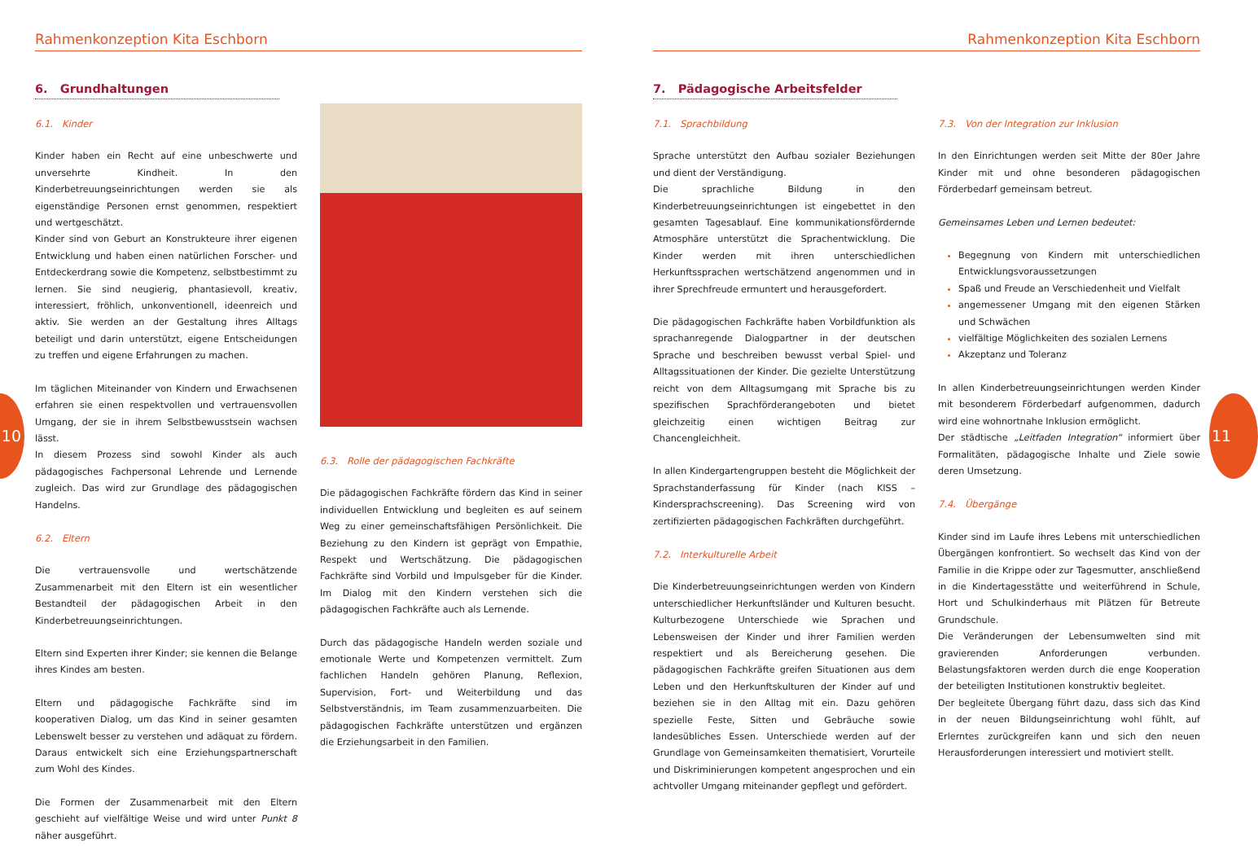10 11
Rahmenkonzeption Kita Eschborn
6. Grundhaltungen
6.1. Kinder
Kinder haben ein Recht auf eine unbeschwerte und unversehrte Kindheit. In den Kinderbetreuungseinrichtungen werden sie als eigenständige Personen ernst genommen, respektiert und wertgeschätzt.
Kinder sind von Geburt an Konstrukteure ihrer eigenen Entwicklung und haben einen natürlichen Forscher- und Entdeckerdrang sowie die Kompetenz, selbstbestimmt zu lernen. Sie sind neugierig, phantasievoll, kreativ, interessiert, fröhlich, unkonventionell, ideenreich und aktiv. Sie werden an der Gestaltung ihres Alltags beteiligt und darin unterstützt, eigene Entscheidungen zu treffen und eigene Erfahrungen zu machen.
Im täglichen Miteinander von Kindern und Erwachsenen erfahren sie einen respektvollen und vertrauensvollen Umgang, der sie in ihrem Selbstbewusstsein wachsen lässt.
In diesem Prozess sind sowohl Kinder als auch pädagogisches Fachpersonal Lehrende und Lernende zugleich. Das wird zur Grundlage des pädagogischen Handelns.
6.2. Eltern
Die vertrauensvolle und wertschätzende Zusammenarbeit mit den Eltern ist ein wesentlicher Bestandteil der pädagogischen Arbeit in den Kinderbetreuungseinrichtungen.
Eltern sind Experten ihrer Kinder; sie kennen die Belange ihres Kindes am besten.
Eltern und pädagogische Fachkräfte sind im kooperativen Dialog, um das Kind in seiner gesamten Lebenswelt besser zu verstehen und adäquat zu fördern. Daraus entwickelt sich eine Erziehungspartnerschaft zum Wohl des Kindes.
Die Formen der Zusammenarbeit mit den Eltern geschieht auf vielfältige Weise und wird unter Punkt 8 näher ausgeführt.
6.3. Rolle der pädagogischen Fachkräfte
Die pädagogischen Fachkräfte fördern das Kind in seiner individuellen Entwicklung und begleiten es auf seinem Weg zu einer gemeinschaftsfähigen Persönlichkeit. Die Beziehung zu den Kindern ist geprägt von Empathie, Respekt und Wertschätzung. Die pädagogischen Fachkräfte sind Vorbild und Impulsgeber für die Kinder. Im Dialog mit den Kindern verstehen sich die pädagogischen Fachkräfte auch als Lernende.
Durch das pädagogische Handeln werden soziale und emotionale Werte und Kompetenzen vermittelt. Zum fachlichen Handeln gehören Planung, Reflexion, Supervision, Fort- und Weiterbildung und das Selbstverständnis, im Team zusammenzuarbeiten. Die pädagogischen Fachkräfte unterstützen und ergänzen die Erziehungsarbeit in den Familien.
Rahmenkonzeption Kita Eschborn
7. Pädagogische Arbeitsfelder
7.1. Sprachbildung
Sprache unterstützt den Aufbau sozialer Beziehungen und dient der Verständigung.
Die sprachliche Bildung in den Kinderbetreuungseinrichtungen ist eingebettet in den gesamten Tagesablauf. Eine kommunikationsfördernde Atmosphäre unterstützt die Sprachentwicklung. Die Kinder werden mit ihren unterschiedlichen Herkunftssprachen wertschätzend angenommen und in ihrer Sprechfreude ermuntert und herausgefordert.
Die pädagogischen Fachkräfte haben Vorbildfunktion als sprachanregende Dialogpartner in der deutschen Sprache und beschreiben bewusst verbal Spiel- und Alltagssituationen der Kinder. Die gezielte Unterstützung reicht von dem Alltagsumgang mit Sprache bis zu spezifischen Sprachförderangeboten und bietet gleichzeitig einen wichtigen Beitrag zur Chancengleichheit.
In allen Kindergartengruppen besteht die Möglichkeit der Sprachstanderfassung für Kinder (nach KISS – Kindersprachscreening). Das Screening wird von zertifizierten pädagogischen Fachkräften durchgeführt.
7.2. Interkulturelle Arbeit
Die Kinderbetreuungseinrichtungen werden von Kindern unterschiedlicher Herkunftsländer und Kulturen besucht. Kulturbezogene Unterschiede wie Sprachen und Lebensweisen der Kinder und ihrer Familien werden respektiert und als Bereicherung gesehen. Die pädagogischen Fachkräfte greifen Situationen aus dem Leben und den Herkunftskulturen der Kinder auf und beziehen sie in den Alltag mit ein. Dazu gehören spezielle Feste, Sitten und Gebräuche sowie landesübliches Essen. Unterschiede werden auf der Grundlage von Gemeinsamkeiten thematisiert, Vorurteile und Diskriminierungen kompetent angesprochen und ein achtvoller Umgang miteinander gepflegt und gefördert.
7.3. Von der Integration zur Inklusion
In den Einrichtungen werden seit Mitte der 80er Jahre Kinder mit und ohne besonderen pädagogischen Förderbedarf gemeinsam betreut.
Gemeinsames Leben und Lernen bedeutet:
Begegnung von Kindern mit unterschiedlichen Entwicklungsvoraussetzungen
Spaß und Freude an Verschiedenheit und Vielfalt
angemessener Umgang mit den eigenen Stärken und Schwächen
vielfältige Möglichkeiten des sozialen Lernens
Akzeptanz und Toleranz
In allen Kinderbetreuungseinrichtungen werden Kinder mit besonderem Förderbedarf aufgenommen, dadurch wird eine wohnortnahe Inklusion ermöglicht.
Der städtische „Leitfaden Integration“ informiert über Formalitäten, pädagogische Inhalte und Ziele sowie deren Umsetzung.
7.4. Übergänge
Kinder sind im Laufe ihres Lebens mit unterschiedlichen Übergängen konfrontiert. So wechselt das Kind von der Familie in die Krippe oder zur Tagesmutter, anschließend in die Kindertagesstätte und weiterführend in Schule, Hort und Schulkinderhaus mit Plätzen für Betreute Grundschule.
Die Veränderungen der Lebensumwelten sind mit gravierenden Anforderungen verbunden. Belastungsfaktoren werden durch die enge Kooperation der beteiligten Institutionen konstruktiv begleitet.
Der begleitete Übergang führt dazu, dass sich das Kind in der neuen Bildungseinrichtung wohl fühlt, auf Erlerntes zurückgreifen kann und sich den neuen Herausforderungen interessiert und motiviert stellt.